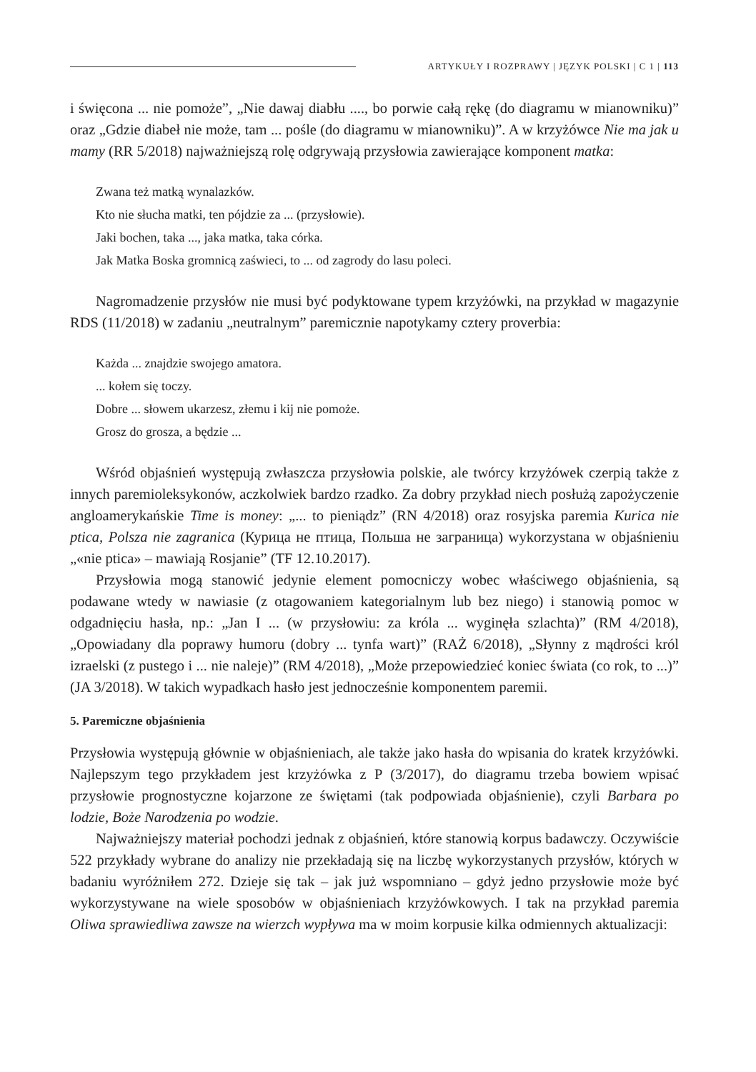ARTYKUŁY I ROZPRAWY | JĘZYK POLSKI | C 1 | 113
i święcona ... nie pomoże”, „Nie dawaj diabłu ...., bo porwie całą rękę (do diagramu w mianowniku)” oraz „Gdzie diabeł nie może, tam ... pośle (do diagramu w mianowniku)”. A w krzyżówce Nie ma jak u mamy (RR 5/2018) najważniejszą rolę odgrywają przysłowia zawierające komponent matka:
Zwana też matką wynalazków.
Kto nie słucha matki, ten pójdzie za ... (przysłowie).
Jaki bochen, taka ..., jaka matka, taka córka.
Jak Matka Boska gromnicą zaświeci, to ... od zagrody do lasu poleci.
Nagromadzenie przysłów nie musi być podyktowane typem krzyżówki, na przykład w magazynie RDS (11/2018) w zadaniu „neutralnym” paremicznie napotykamy cztery proverbia:
Każda ... znajdzie swojego amatora.
... kołem się toczy.
Dobre ... słowem ukarzesz, złemu i kij nie pomoże.
Grosz do grosza, a będzie ...
Wśród objaśnień występują zwłaszcza przysłowia polskie, ale twórcy krzyżówek czerpią także z innych paremioleksykonów, aczkolwiek bardzo rzadko. Za dobry przykład niech posłużą zapożyczenie angloamerykańskie Time is money: „... to pieniądz” (RN 4/2018) oraz rosyjska paremia Kurica nie ptica, Polsza nie zagranica (Курица не птица, Польша не заграница) wykorzystana w objaśnieniu „«nie ptica» – mawiają Rosjanie” (TF 12.10.2017).
Przysłowia mogą stanowić jedynie element pomocniczy wobec właściwego objaśnienia, są podawane wtedy w nawiasie (z otagowaniem kategorialnym lub bez niego) i stanowią pomoc w odgadnięciu hasła, np.: „Jan I ... (w przysłowiu: za króla ... wyginęła szlachta)” (RM 4/2018), „Opowiadany dla poprawy humoru (dobry ... tynfa wart)” (RAŻ 6/2018), „Słynny z mądrości król izraelski (z pustego i ... nie naleje)” (RM 4/2018), „Może przepowiedzieć koniec świata (co rok, to ...)” (JA 3/2018). W takich wypadkach hasło jest jednocześnie komponentem paremii.
5. Paremiczne objaśnienia
Przysłowia występują głównie w objaśnieniach, ale także jako hasła do wpisania do kratek krzyżówki. Najlepszym tego przykładem jest krzyżówka z P (3/2017), do diagramu trzeba bowiem wpisać przysłowie prognostyczne kojarzone ze świętami (tak podpowiada objaśnienie), czyli Barbara po lodzie, Boże Narodzenia po wodzie.
Najważniejszy materiał pochodzi jednak z objaśnień, które stanowią korpus badawczy. Oczywiście 522 przykłady wybrane do analizy nie przekładają się na liczbę wykorzystanych przysłów, których w badaniu wyróżniłem 272. Dzieje się tak – jak już wspomniano – gdyż jedno przysłowie może być wykorzystywane na wiele sposobów w objaśnieniach krzyżówkowych. I tak na przykład paremia Oliwa sprawiedliwa zawsze na wierzch wypływa ma w moim korpusie kilka odmiennych aktualizacji: